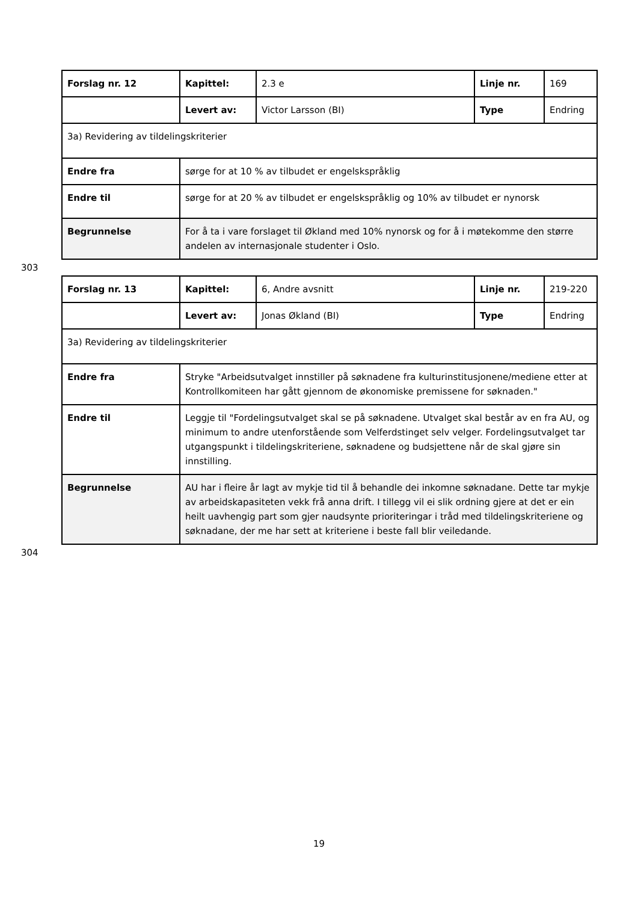| Forslag nr. 12 | Kapittel: | 2.3 e | Linje nr. | 169 |
| | Levert av: | Victor Larsson (BI) | Type | Endring |
| 3a) Revidering av tildelingskriterier | | | | |
| Endre fra | sørge for at 10 % av tilbudet er engelskspråklig | | | |
| Endre til | sørge for at 20 % av tilbudet er engelskspråklig og 10% av tilbudet er nynorsk | | | |
| Begrunnelse | For å ta i vare forslaget til Økland med 10% nynorsk og for å i møtekomme den større andelen av internasjonale studenter i Oslo. | | | |
303
| Forslag nr. 13 | Kapittel: | 6, Andre avsnitt | Linje nr. | 219-220 |
| | Levert av: | Jonas Økland (BI) | Type | Endring |
| 3a) Revidering av tildelingskriterier | | | | |
| Endre fra | Stryke "Arbeidsutvalget innstiller på søknadene fra kulturinstitusjonene/mediene etter at Kontrollkomiteen har gått gjennom de økonomiske premissene for søknaden." | | | |
| Endre til | Leggje til "Fordelingsutvalget skal se på søknadene. Utvalget skal består av en fra AU, og minimum to andre utenforstående som Velferdstinget selv velger. Fordelingsutvalget tar utgangspunkt i tildelingskriteriene, søknadene og budsjettene når de skal gjøre sin innstilling. | | | |
| Begrunnelse | AU har i fleire år lagt av mykje tid til å behandle dei inkomne søknadane. Dette tar mykje av arbeidskapasiteten vekk frå anna drift. I tillegg vil ei slik ordning gjere at det er ein heilt uavhengig part som gjer naudsynte prioriteringar i tråd med tildelingskriteriene og søknadane, der me har sett at kriteriene i beste fall blir veiledande. | | | |
304
19